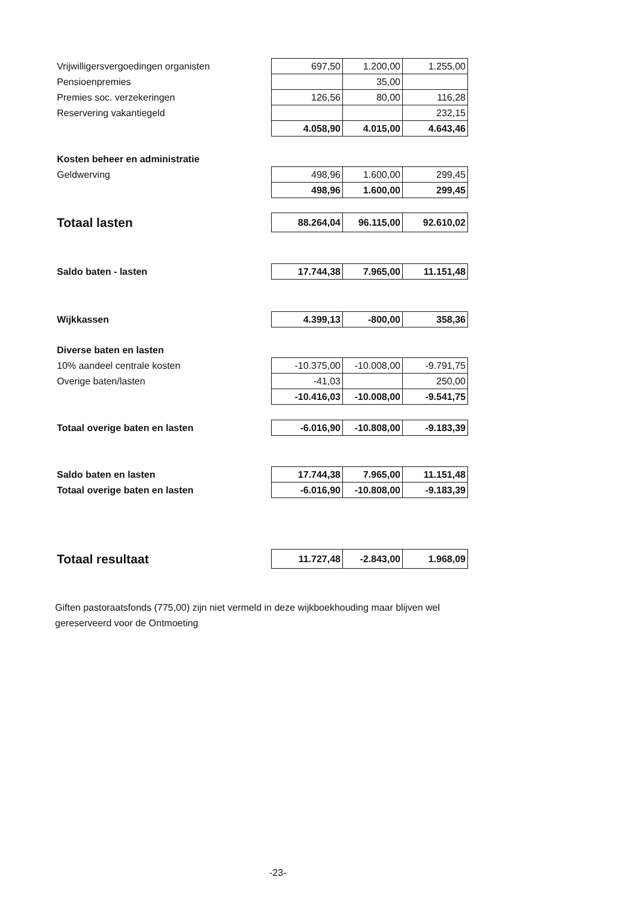| Vrijwilligersvergoedingen organisten | 697,50 | 1.200,00 | 1.255,00 |
| Pensioenpremies | | 35,00 | |
| Premies soc. verzekeringen | 126,56 | 80,00 | 116,28 |
| Reservering vakantiegeld | | | 232,15 |
| | 4.058,90 | 4.015,00 | 4.643,46 |
| Kosten beheer en administratie | | | |
| Geldwerving | 498,96 | 1.600,00 | 299,45 |
| | 498,96 | 1.600,00 | 299,45 |
| Totaal lasten | 88.264,04 | 96.115,00 | 92.610,02 |
| Saldo baten - lasten | 17.744,38 | 7.965,00 | 11.151,48 |
| Wijkkassen | 4.399,13 | -800,00 | 358,36 |
| Diverse baten en lasten | | | |
| 10% aandeel centrale kosten | -10.375,00 | -10.008,00 | -9.791,75 |
| Overige baten/lasten | -41,03 | | 250,00 |
| | -10.416,03 | -10.008,00 | -9.541,75 |
| Totaal overige baten en lasten | -6.016,90 | -10.808,00 | -9.183,39 |
| Saldo baten en lasten | 17.744,38 | 7.965,00 | 11.151,48 |
| Totaal overige baten en lasten | -6.016,90 | -10.808,00 | -9.183,39 |
| Totaal resultaat | 11.727,48 | -2.843,00 | 1.968,09 |
Giften pastoraatsfonds (775,00) zijn niet vermeld in deze wijkboekhouding maar blijven wel gereserveerd voor de Ontmoeting
-23-